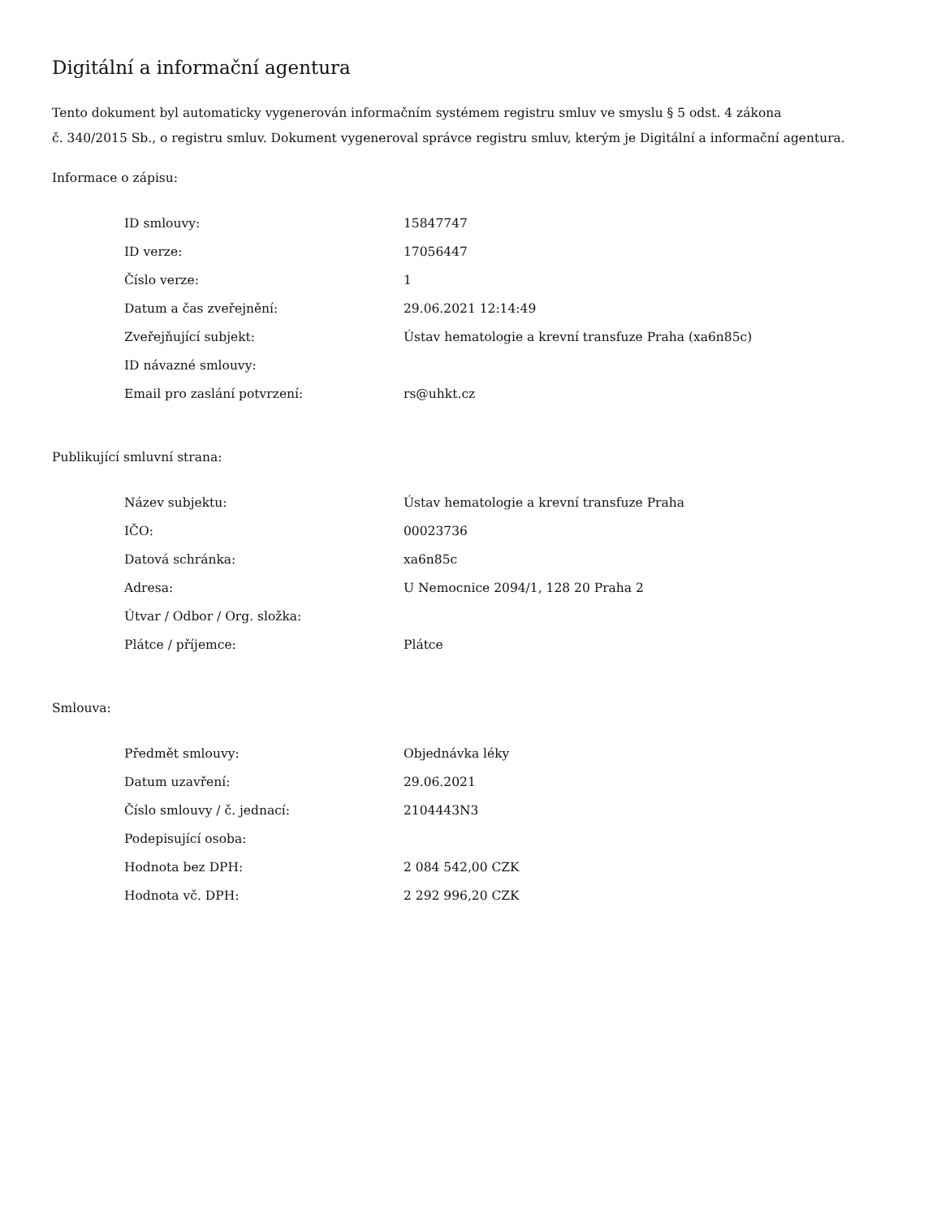Digitální a informační agentura
Tento dokument byl automaticky vygenerován informačním systémem registru smluv ve smyslu § 5 odst. 4 zákona
č. 340/2015 Sb., o registru smluv. Dokument vygeneroval správce registru smluv, kterým je Digitální a informační agentura.
Informace o zápisu:
| ID smlouvy: | 15847747 |
| ID verze: | 17056447 |
| Číslo verze: | 1 |
| Datum a čas zveřejnění: | 29.06.2021 12:14:49 |
| Zveřejňující subjekt: | Ústav hematologie a krevní transfuze Praha (xa6n85c) |
| ID návazné smlouvy: | |
| Email pro zaslání potvrzení: | rs@uhkt.cz |
Publikující smluvní strana:
| Název subjektu: | Ústav hematologie a krevní transfuze Praha |
| IČO: | 00023736 |
| Datová schránka: | xa6n85c |
| Adresa: | U Nemocnice 2094/1, 128 20 Praha 2 |
| Útvar / Odbor / Org. složka: | |
| Plátce / příjemce: | Plátce |
Smlouva:
| Předmět smlouvy: | Objednávka léky |
| Datum uzavření: | 29.06.2021 |
| Číslo smlouvy / č. jednací: | 2104443N3 |
| Podepisující osoba: | |
| Hodnota bez DPH: | 2 084 542,00 CZK |
| Hodnota vč. DPH: | 2 292 996,20 CZK |